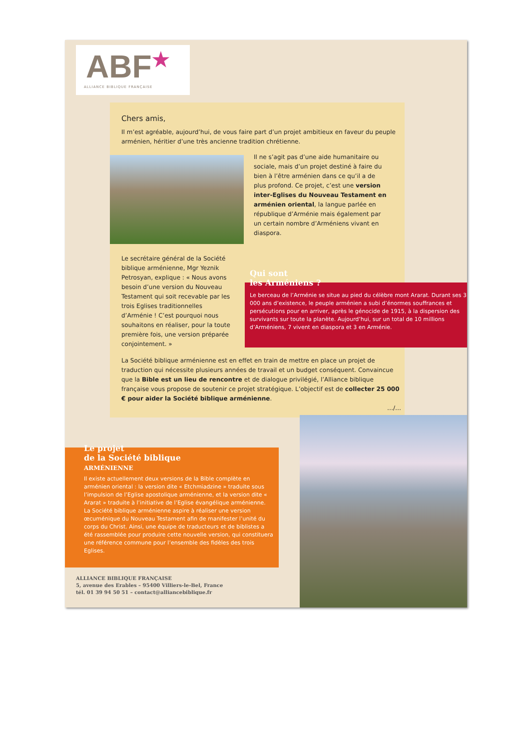ABF★
ALLIANCE BIBLIQUE FRANÇAISE
Chers amis,
Il m’est agréable, aujourd’hui, de vous faire part d’un projet ambitieux en faveur du peuple arménien, héritier d’une très ancienne tradition chrétienne.
Il ne s’agit pas d’une aide humanitaire ou sociale, mais d’un projet destiné à faire du bien à l’être arménien dans ce qu’il a de plus profond. Ce projet, c’est une version inter-Eglises du Nouveau Testament en arménien oriental, la langue parlée en république d’Arménie mais également par un certain nombre d’Arméniens vivant en diaspora.
Le secrétaire général de la Société biblique arménienne, Mgr Yeznik Petrosyan, explique : « Nous avons besoin d’une version du Nouveau Testament qui soit recevable par les trois Eglises traditionnelles d’Arménie ! C’est pourquoi nous souhaitons en réaliser, pour la toute première fois, une version préparée conjointement. »
Qui sont
les Arméniens ?
Le berceau de l’Arménie se situe au pied du célèbre mont Ararat. Durant ses 3 000 ans d’existence, le peuple arménien a subi d’énormes souffrances et persécutions pour en arriver, après le génocide de 1915, à la dispersion des survivants sur toute la planète. Aujourd’hui, sur un total de 10 millions d’Arméniens, 7 vivent en diaspora et 3 en Arménie.
La Société biblique arménienne est en effet en train de mettre en place un projet de traduction qui nécessite plusieurs années de travail et un budget conséquent. Convaincue que la Bible est un lieu de rencontre et de dialogue privilégié, l’Alliance biblique française vous propose de soutenir ce projet stratégique. L’objectif est de collecter 25 000 € pour aider la Société biblique arménienne.
…/…
Le projet
de la Société biblique
ARMÉNIENNE
Il existe actuellement deux versions de la Bible complète en arménien oriental : la version dite « Etchmiadzine » traduite sous l’impulsion de l’Eglise apostolique arménienne, et la version dite « Ararat » traduite à l’initiative de l’Eglise évangélique arménienne. La Société biblique arménienne aspire à réaliser une version œcuménique du Nouveau Testament afin de manifester l’unité du corps du Christ. Ainsi, une équipe de traducteurs et de biblistes a été rassemblée pour produire cette nouvelle version, qui constituera une référence commune pour l’ensemble des fidèles des trois Eglises.
ALLIANCE BIBLIQUE FRANÇAISE
5, avenue des Erables – 95400 Villiers-le-Bel, France
tél. 01 39 94 50 51 – contact@alliancebiblique.fr